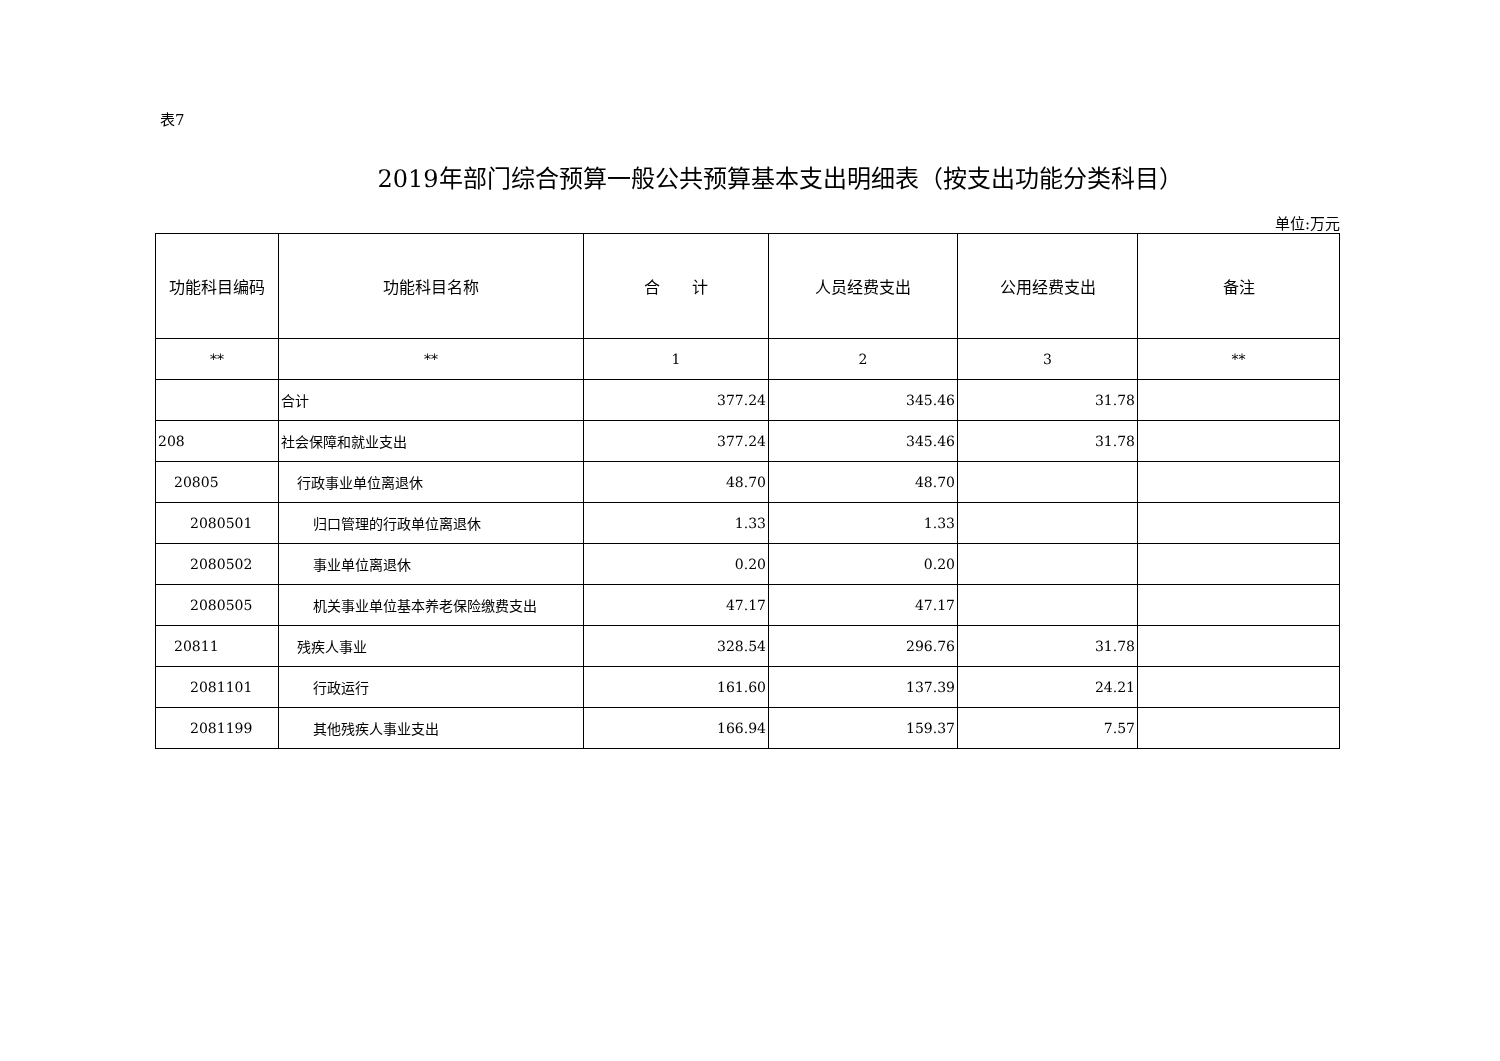表7
2019年部门综合预算一般公共预算基本支出明细表（按支出功能分类科目）
单位:万元
| 功能科目编码 | 功能科目名称 | 合 计 | 人员经费支出 | 公用经费支出 | 备注 |
| --- | --- | --- | --- | --- | --- |
| ** | ** | 1 | 2 | 3 | ** |
| | 合计 | 377.24 | 345.46 | 31.78 | |
| 208 | 社会保障和就业支出 | 377.24 | 345.46 | 31.78 | |
| 20805 | 行政事业单位离退休 | 48.70 | 48.70 | | |
| 2080501 | 归口管理的行政单位离退休 | 1.33 | 1.33 | | |
| 2080502 | 事业单位离退休 | 0.20 | 0.20 | | |
| 2080505 | 机关事业单位基本养老保险缴费支出 | 47.17 | 47.17 | | |
| 20811 | 残疾人事业 | 328.54 | 296.76 | 31.78 | |
| 2081101 | 行政运行 | 161.60 | 137.39 | 24.21 | |
| 2081199 | 其他残疾人事业支出 | 166.94 | 159.37 | 7.57 | |